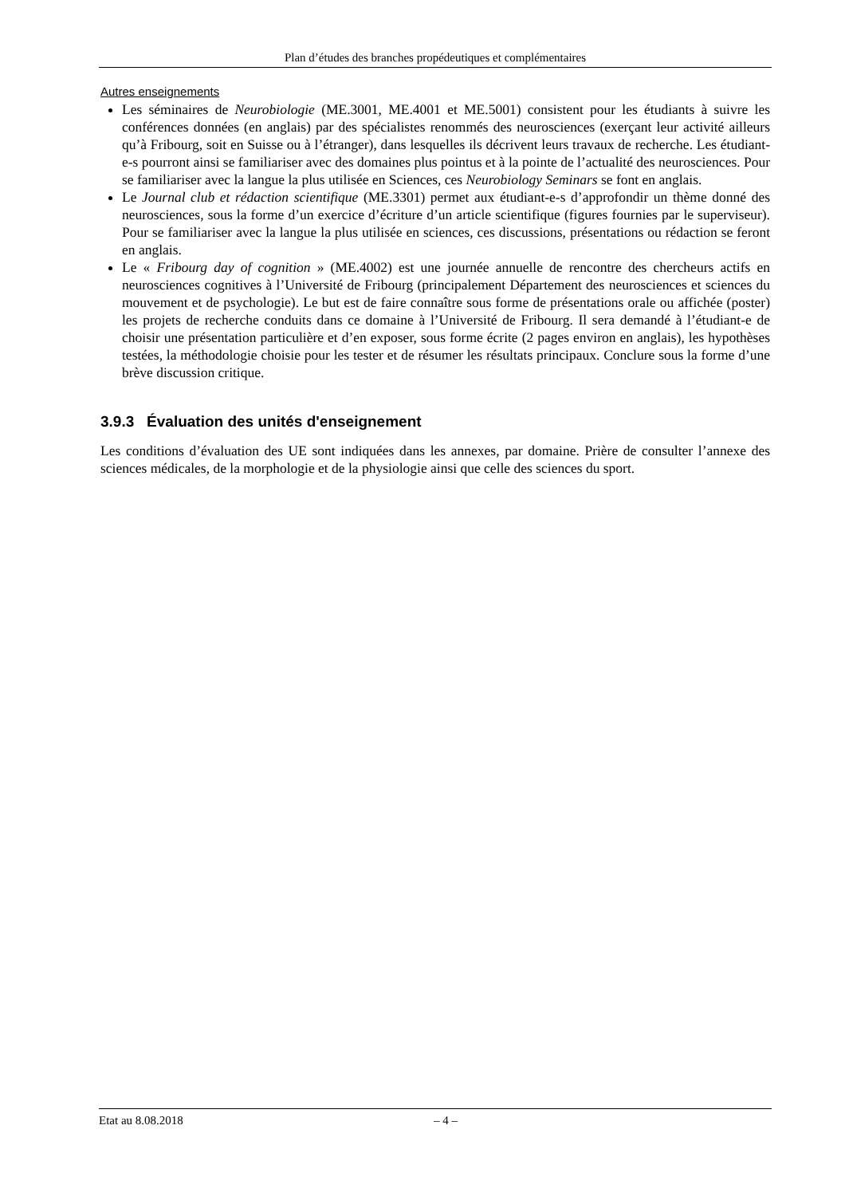Plan d’études des branches propédeutiques et complémentaires
Autres enseignements
Les séminaires de Neurobiologie (ME.3001, ME.4001 et ME.5001) consistent pour les étudiants à suivre les conférences données (en anglais) par des spécialistes renommés des neurosciences (exerçant leur activité ailleurs qu’à Fribourg, soit en Suisse ou à l’étranger), dans lesquelles ils décrivent leurs travaux de recherche. Les étudiant-e-s pourront ainsi se familiariser avec des domaines plus pointus et à la pointe de l’actualité des neurosciences. Pour se familiariser avec la langue la plus utilisée en Sciences, ces Neurobiology Seminars se font en anglais.
Le Journal club et rédaction scientifique (ME.3301) permet aux étudiant-e-s d’approfondir un thème donné des neurosciences, sous la forme d’un exercice d’écriture d’un article scientifique (figures fournies par le superviseur). Pour se familiariser avec la langue la plus utilisée en sciences, ces discussions, présentations ou rédaction se feront en anglais.
Le « Fribourg day of cognition » (ME.4002) est une journée annuelle de rencontre des chercheurs actifs en neurosciences cognitives à l’Université de Fribourg (principalement Département des neurosciences et sciences du mouvement et de psychologie). Le but est de faire connaître sous forme de présentations orale ou affichée (poster) les projets de recherche conduits dans ce domaine à l’Université de Fribourg. Il sera demandé à l’étudiant-e de choisir une présentation particulière et d’en exposer, sous forme écrite (2 pages environ en anglais), les hypothèses testées, la méthodologie choisie pour les tester et de résumer les résultats principaux. Conclure sous la forme d’une brève discussion critique.
3.9.3 Évaluation des unités d'enseignement
Les conditions d’évaluation des UE sont indiquées dans les annexes, par domaine. Prière de consulter l’annexe des sciences médicales, de la morphologie et de la physiologie ainsi que celle des sciences du sport.
Etat au 8.08.2018 – 4 –